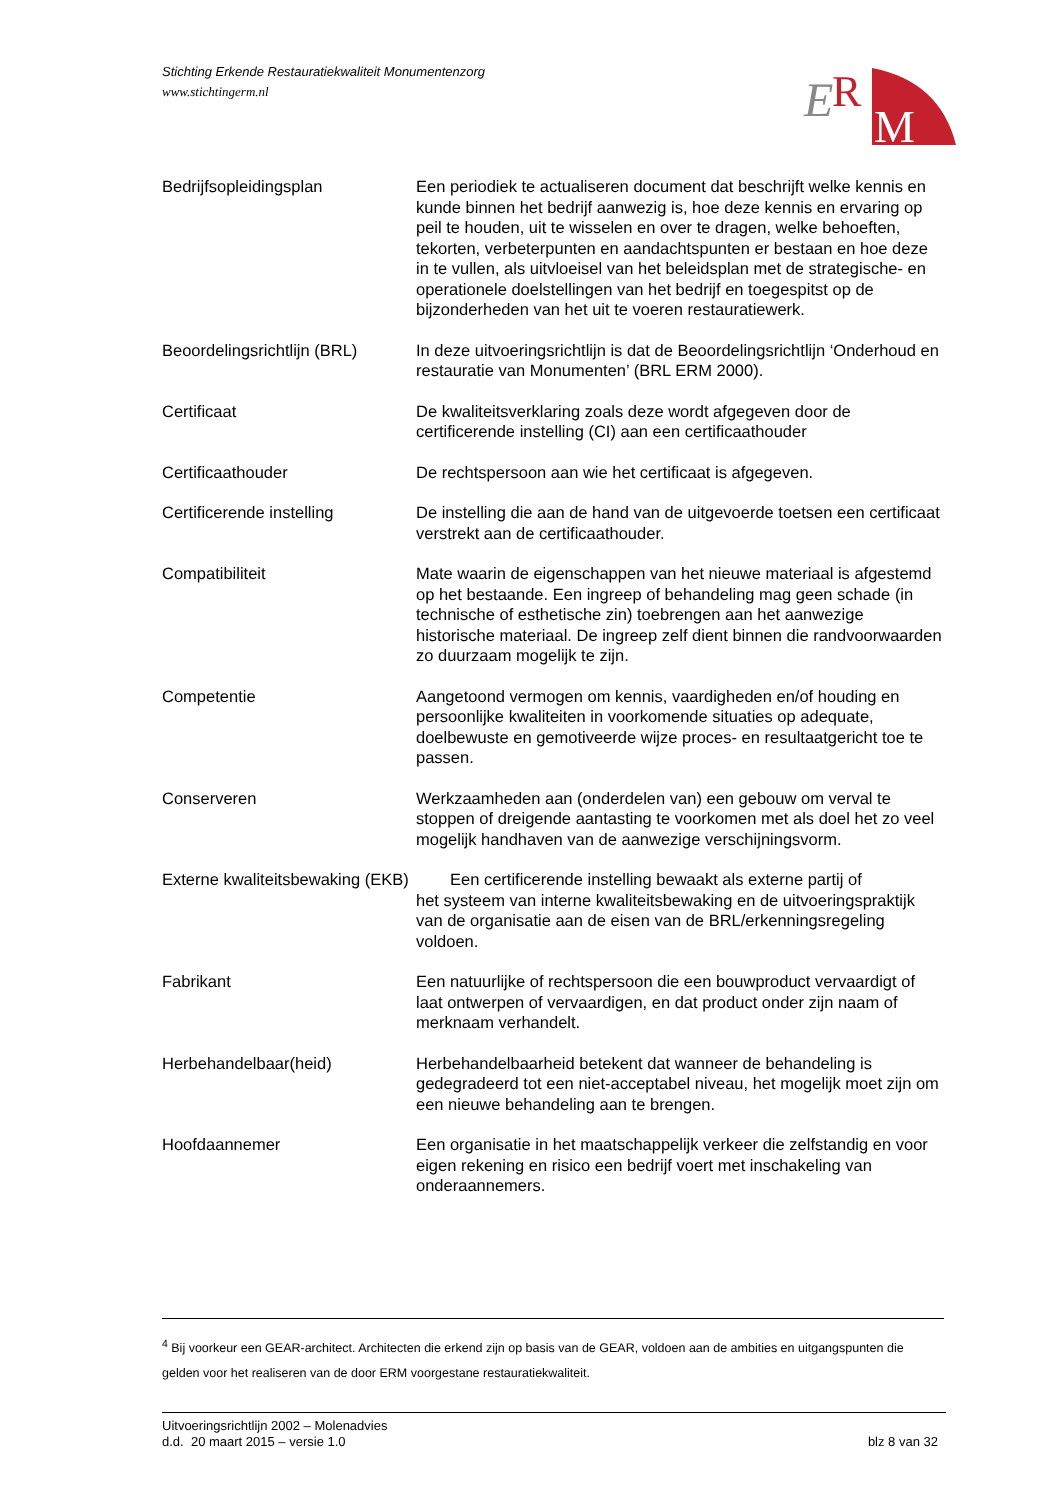Stichting Erkende Restauratiekwaliteit Monumentenzorg
www.stichtingerm.nl
E
R
M
Bedrijfsopleidingsplan Een periodiek te actualiseren document dat beschrijft welke kennis en kunde binnen het bedrijf aanwezig is, hoe deze kennis en ervaring op peil te houden, uit te wisselen en over te dragen, welke behoeften, tekorten, verbeterpunten en aandachtspunten er bestaan en hoe deze in te vullen, als uitvloeisel van het beleidsplan met de strategische- en operationele doelstellingen van het bedrijf en toegespitst op de bijzonderheden van het uit te voeren restauratiewerk.
Beoordelingsrichtlijn (BRL)
In deze uitvoeringsrichtlijn is dat de Beoordelingsrichtlijn ‘Onderhoud en restauratie van Monumenten’ (BRL ERM 2000).
Certificaat De kwaliteitsverklaring zoals deze wordt afgegeven door de certificerende instelling (CI) aan een certificaathouder
Certificaathouder De rechtspersoon aan wie het certificaat is afgegeven.
Certificerende instelling De instelling die aan de hand van de uitgevoerde toetsen een certificaat verstrekt aan de certificaathouder.
Compatibiliteit Mate waarin de eigenschappen van het nieuwe materiaal is afgestemd op het bestaande. Een ingreep of behandeling mag geen schade (in technische of esthetische zin) toebrengen aan het aanwezige historische materiaal. De ingreep zelf dient binnen die randvoorwaarden zo duurzaam mogelijk te zijn.
Competentie Aangetoond vermogen om kennis, vaardigheden en/of houding en persoonlijke kwaliteiten in voorkomende situaties op adequate, doelbewuste en gemotiveerde wijze proces- en resultaatgericht toe te passen.
Conserveren Werkzaamheden aan (onderdelen van) een gebouw om verval te stoppen of dreigende aantasting te voorkomen met als doel het zo veel mogelijk handhaven van de aanwezige verschijningsvorm.
Externe kwaliteitsbewaking (EKB) Een certificerende instelling bewaakt als externe partij of
het systeem van interne kwaliteitsbewaking en de uitvoeringspraktijk van de organisatie aan de eisen van de BRL/erkenningsregeling voldoen.
Fabrikant Een natuurlijke of rechtspersoon die een bouwproduct vervaardigt of laat ontwerpen of vervaardigen, en dat product onder zijn naam of merknaam verhandelt.
Herbehandelbaar(heid) Herbehandelbaarheid betekent dat wanneer de behandeling is gedegradeerd tot een niet-acceptabel niveau, het mogelijk moet zijn om een nieuwe behandeling aan te brengen.
Hoofdaannemer Een organisatie in het maatschappelijk verkeer die zelfstandig en voor eigen rekening en risico een bedrijf voert met inschakeling van onderaannemers.
<sup>4</sup> Bij voorkeur een GEAR-architect. Architecten die erkend zijn op basis van de GEAR, voldoen aan de ambities en uitgangspunten die gelden voor het realiseren van de door ERM voorgestane restauratiekwaliteit.
Uitvoeringsrichtlijn 2002 – Molenadvies
d.d. 20 maart 2015 – versie 1.0
blz 8 van 32